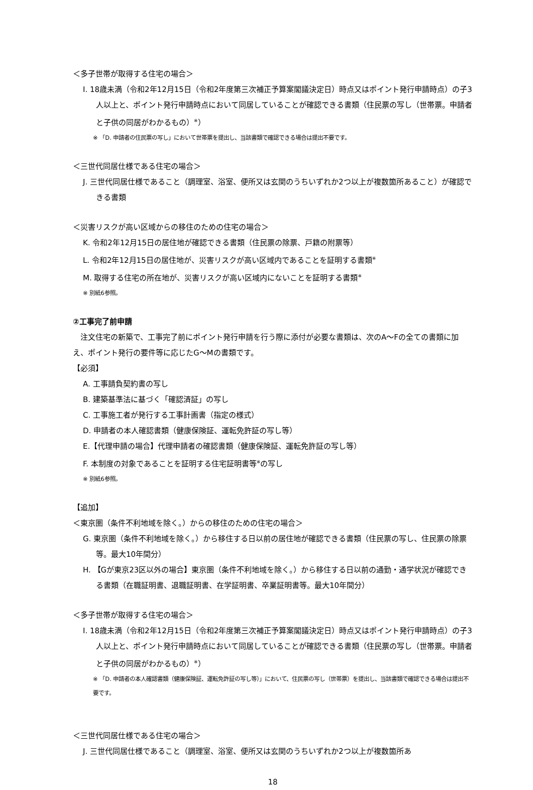＜多子世帯が取得する住宅の場合＞
I. 18歳未満（令和2年12月15日（令和2年度第三次補正予算案閣議決定日）時点又はポイント発行申請時点）の子3人以上と、ポイント発行申請時点において同居していることが確認できる書類（住民票の写し（世帯票。申請者と子供の同居がわかるもの）<sup>※</sup>）
※ 「D. 申請者の住民票の写し」において世帯票を提出し、当該書類で確認できる場合は提出不要です。
＜三世代同居仕様である住宅の場合＞
J. 三世代同居仕様であること（調理室、浴室、便所又は玄関のうちいずれか2つ以上が複数箇所あること）が確認できる書類
＜災害リスクが高い区域からの移住のための住宅の場合＞
K. 令和2年12月15日の居住地が確認できる書類（住民票の除票、戸籍の附票等）
L. 令和2年12月15日の居住地が、災害リスクが高い区域内であることを証明する書類<sup>※</sup>
M. 取得する住宅の所在地が、災害リスクが高い区域内にないことを証明する書類<sup>※</sup>
※ 別紙6参照。
②工事完了前申請
　注文住宅の新築で、工事完了前にポイント発行申請を行う際に添付が必要な書類は、次のA～Fの全ての書類に加え、ポイント発行の要件等に応じたG～Mの書類です。
【必須】
A. 工事請負契約書の写し
B. 建築基準法に基づく「確認済証」の写し
C. 工事施工者が発行する工事計画書（指定の様式）
D. 申請者の本人確認書類（健康保険証、運転免許証の写し等）
E.【代理申請の場合】代理申請者の確認書類（健康保険証、運転免許証の写し等）
F. 本制度の対象であることを証明する住宅証明書等<sup>※</sup>の写し
※ 別紙6参照。
【追加】
＜東京圏（条件不利地域を除く。）からの移住のための住宅の場合＞
G. 東京圏（条件不利地域を除く。）から移住する日以前の居住地が確認できる書類（住民票の写し、住民票の除票等。最大10年間分）
H. 【Gが東京23区以外の場合】東京圏（条件不利地域を除く。）から移住する日以前の通勤・通学状況が確認できる書類（在職証明書、退職証明書、在学証明書、卒業証明書等。最大10年間分）
＜多子世帯が取得する住宅の場合＞
I. 18歳未満（令和2年12月15日（令和2年度第三次補正予算案閣議決定日）時点又はポイント発行申請時点）の子3人以上と、ポイント発行申請時点において同居していることが確認できる書類（住民票の写し（世帯票。申請者と子供の同居がわかるもの）<sup>※</sup>）
※ 「D. 申請者の本人確認書類（健康保険証、運転免許証の写し等）」において、住民票の写し（世帯票）を提出し、当該書類で確認できる場合は提出不要です。
＜三世代同居仕様である住宅の場合＞
J. 三世代同居仕様であること（調理室、浴室、便所又は玄関のうちいずれか2つ以上が複数箇所あ
18